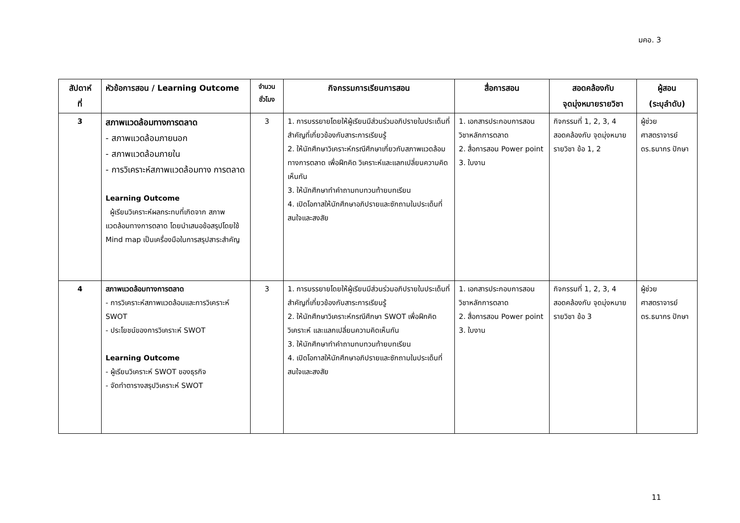มคอ. 3
| สัปดาห์ ที่ | หัวข้อการสอน / Learning Outcome | จำนวน ชั่วโมง | กิจกรรมการเรียนการสอน | สื่อการสอน | สอดคล้องกับ จุดมุ่งหมายรายวิชา | ผู้สอน (ระบุลำดับ) |
| --- | --- | --- | --- | --- | --- | --- |
| 3 | สภาพแวดล้อมทางการตลาด - สภาพแวดล้อมภายนอก - สภาพแวดล้อมภายใน - การวิเคราะห์สภาพแวดล้อมทาง การตลาด Learning Outcome ผู้เรียนวิเคราะห์ผลกระทบที่เกิดจาก สภาพแวดล้อมทางการตลาด โดยนำเสนอข้อสรุปโดยใช้ Mind map เป็นเครื่องมือในการสรุปสาระสำคัญ | 3 | 1. การบรรยายโดยให้ผู้เรียนมีส่วนร่วมอภิปรายในประเด็นที่สำคัญที่เกี่ยวข้องกับสาระการเรียนรู้ 2. ให้นักศึกษาวิเคราะห์กรณีศึกษาเกี่ยวกับสภาพแวดล้อมทางการตลาด เพื่อฝึกคิด วิเคราะห์และแลกเปลี่ยนความคิดเห็นกัน 3. ให้นักศึกษาทำคำถามทบทวนท้ายบทเรียน 4. เปิดโอกาสให้นักศึกษาอภิปรายและซักถามในประเด็นที่สนใจและสงสัย | 1. เอกสารประกอบการสอนวิชาหลักการตลาด 2. สื่อการสอน Power point 3. ใบงาน | กิจกรรมที่ 1, 2, 3, 4 สอดคล้องกับ จุดมุ่งหมายรายวิชา ข้อ 1, 2 | ผู้ช่วยศาสตราจารย์ ดร.ธนากร ปักษา |
| 4 | สภาพแวดล้อมทางการตลาด - การวิเคราะห์สภาพแวดล้อมและการวิเคราะห์ SWOT - ประโยชน์ของการวิเคราะห์ SWOT Learning Outcome - ผู้เรียนวิเคราะห์ SWOT ของธุรกิจ - จัดทำตารางสรุปวิเคราะห์ SWOT | 3 | 1. การบรรยายโดยให้ผู้เรียนมีส่วนร่วมอภิปรายในประเด็นที่สำคัญที่เกี่ยวข้องกับสาระการเรียนรู้ 2. ให้นักศึกษาวิเคราะห์กรณีศึกษา SWOT เพื่อฝึกคิด วิเคราะห์ และแลกเปลี่ยนความคิดเห็นกัน 3. ให้นักศึกษาทำคำถามทบทวนท้ายบทเรียน 4. เปิดโอกาสให้นักศึกษาอภิปรายและซักถามในประเด็นที่สนใจและสงสัย | 1. เอกสารประกอบการสอนวิชาหลักการตลาด 2. สื่อการสอน Power point 3. ใบงาน | กิจกรรมที่ 1, 2, 3, 4 สอดคล้องกับ จุดมุ่งหมายรายวิชา ข้อ 3 | ผู้ช่วยศาสตราจารย์ ดร.ธนากร ปักษา |
11